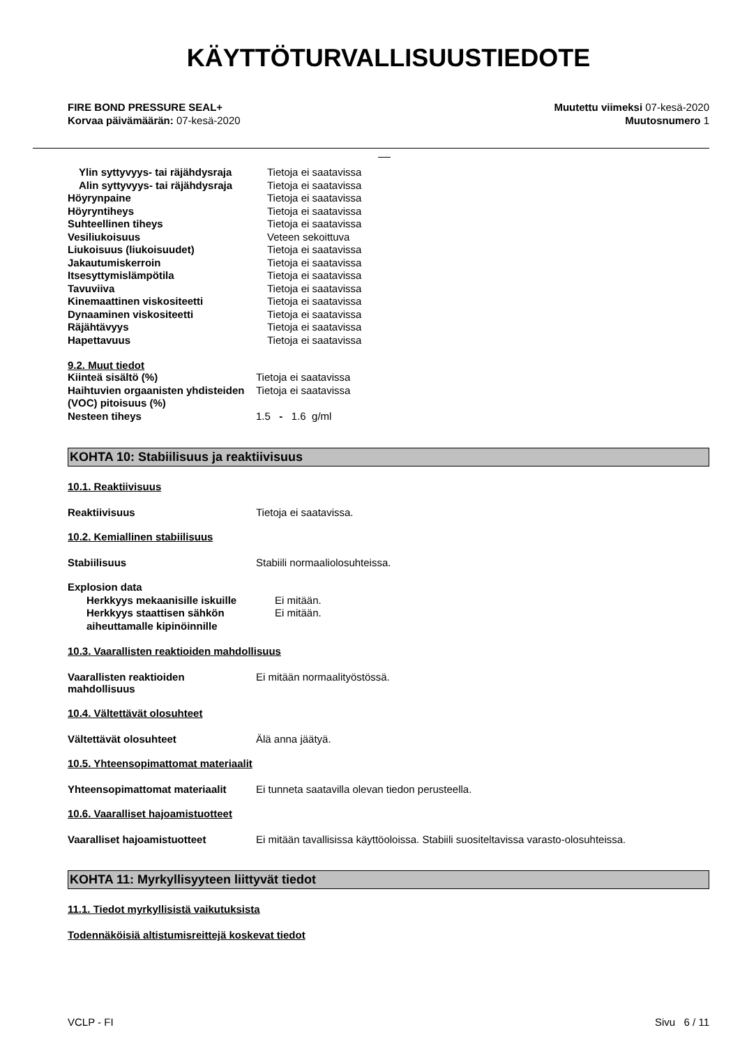KÄYTTÖTURVALLISUUSTIEDOTE
FIRE BOND PRESSURE SEAL+
Korvaa päivämäärän: 07-kesä-2020
Muutettu viimeksi 07-kesä-2020
Muutosnumero 1
| Ylin syttyvyys- tai räjähdysraja | Tietoja ei saatavissa |
| Alin syttyvyys- tai räjähdysraja | Tietoja ei saatavissa |
| Höyrynpaine | Tietoja ei saatavissa |
| Höyryntiheys | Tietoja ei saatavissa |
| Suhteellinen tiheys | Tietoja ei saatavissa |
| Vesiliukoisuus | Veteen sekoittuva |
| Liukoisuus (liukoisuudet) | Tietoja ei saatavissa |
| Jakautumiskerroin | Tietoja ei saatavissa |
| Itsesyttymislämpötila | Tietoja ei saatavissa |
| Tavuviiva | Tietoja ei saatavissa |
| Kinemaattinen viskositeetti | Tietoja ei saatavissa |
| Dynaaminen viskositeetti | Tietoja ei saatavissa |
| Räjähtävyys | Tietoja ei saatavissa |
| Hapettavuus | Tietoja ei saatavissa |
9.2. Muut tiedot
| Kiinteä sisältö (%) | Tietoja ei saatavissa |
| Haihtuvien orgaanisten yhdisteiden (VOC) pitoisuus (%) | Tietoja ei saatavissa |
| Nesteen tiheys | 1.5 - 1.6 g/ml |
KOHTA 10: Stabiilisuus ja reaktiivisuus
10.1. Reaktiivisuus
Reaktiivisuus Tietoja ei saatavissa.
10.2. Kemiallinen stabiilisuus
Stabiilisuus Stabiili normaaliolosuhteissa.
| Explosion data | |
| Herkkyys mekaanisille iskuille | Ei mitään. |
| Herkkyys staattisen sähkön aiheuttamalle kipinöinnille | Ei mitään. |
10.3. Vaarallisten reaktioiden mahdollisuus
Vaarallisten reaktioiden
mahdollisuus Ei mitään normaalityöstössä.
10.4. Vältettävät olosuhteet
Vältettävät olosuhteet Älä anna jäätyä.
10.5. Yhteensopimattomat materiaalit
Yhteensopimattomat materiaalit Ei tunneta saatavilla olevan tiedon perusteella.
10.6. Vaaralliset hajoamistuotteet
Vaaralliset hajoamistuotteet Ei mitään tavallisissa käyttöoloissa. Stabiili suositeltavissa varasto-olosuhteissa.
KOHTA 11: Myrkyllisyyteen liittyvät tiedot
11.1. Tiedot myrkyllisistä vaikutuksista
Todennäköisiä altistumisreittejä koskevat tiedot
VCLP - FI Sivu 6 / 11